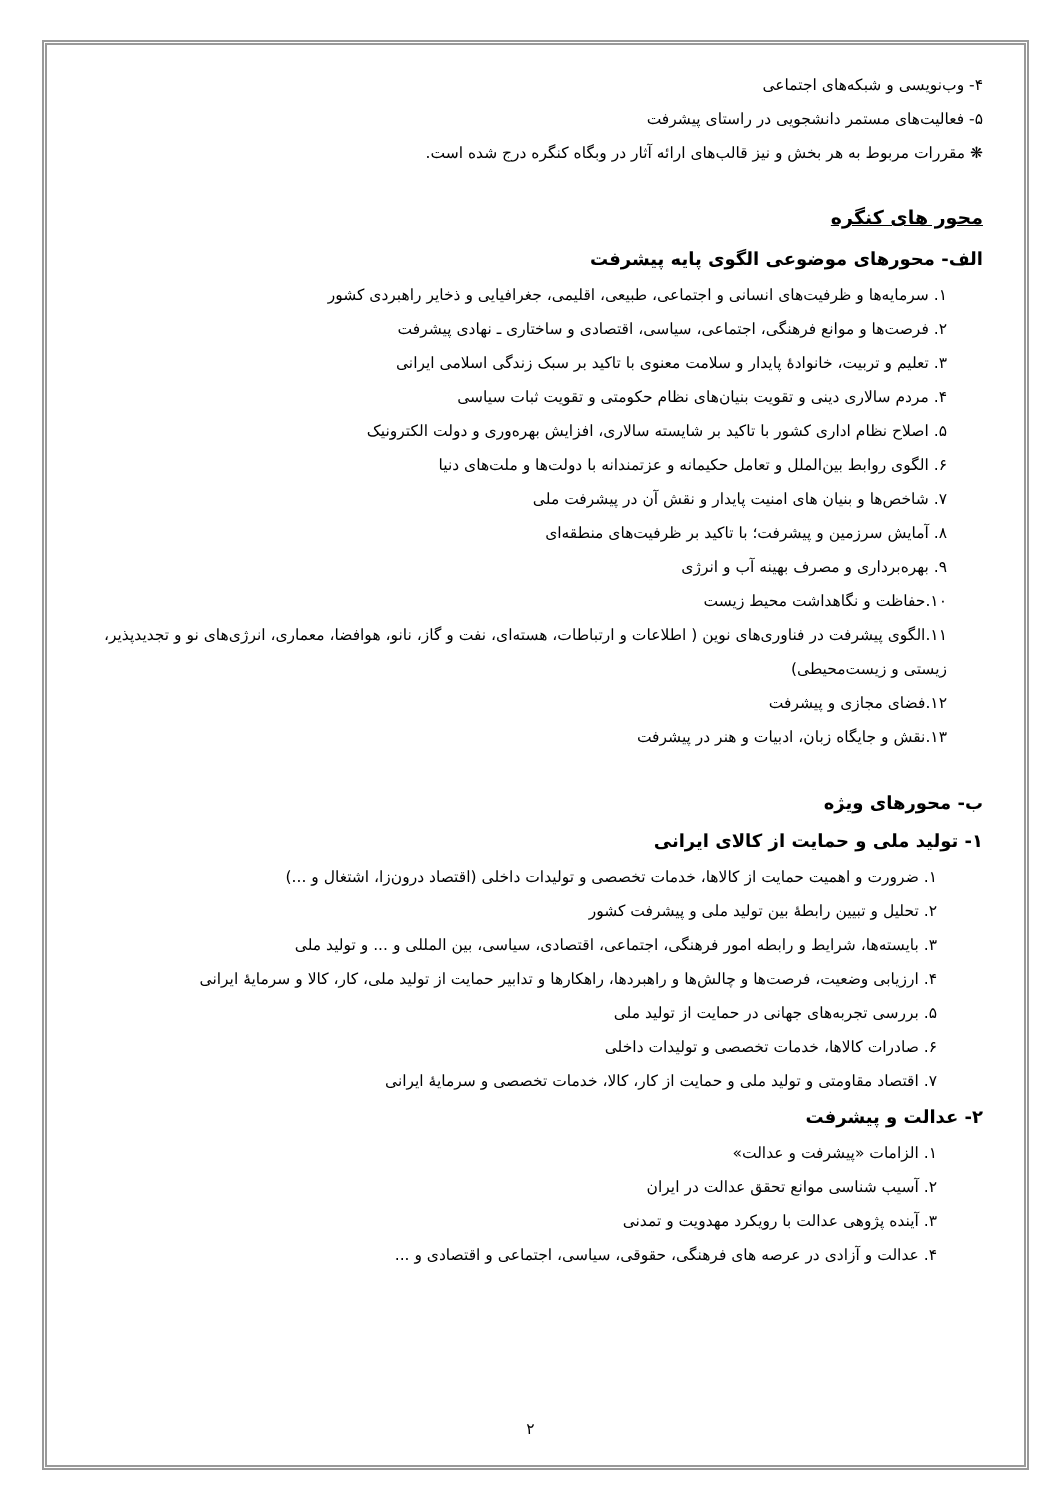۴- وب‌نویسی و شبکه‌های اجتماعی
۵- فعالیت‌های مستمر دانشجویی در راستای پیشرفت
❋ مقررات مربوط به هر بخش و نیز قالب‌های ارائه آثار در وبگاه کنگره درج شده است.
محور های کنگره
الف- محورهای موضوعی الگوی پایه پیشرفت
۱. سرمایه‌ها و ظرفیت‌های انسانی و اجتماعی، طبیعی، اقلیمی، جغرافیایی و ذخایر راهبردی کشور
۲. فرصت‌ها و موانع فرهنگی، اجتماعی، سیاسی، اقتصادی و ساختاری ـ نهادی پیشرفت
۳. تعلیم و تربیت، خانوادهٔ پایدار و سلامت معنوی با تاکید بر سبک زندگی اسلامی ایرانی
۴. مردم سالاری دینی و تقویت بنیان‌های نظام حکومتی و تقویت ثبات سیاسی
۵. اصلاح نظام اداری کشور با تاکید بر شایسته سالاری، افزایش بهره‌وری و دولت الکترونیک
۶. الگوی روابط بین‌الملل و تعامل حکیمانه و عزتمندانه با دولت‌ها و ملت‌های دنیا
۷. شاخص‌ها و بنیان های امنیت پایدار و نقش آن در پیشرفت ملی
۸. آمایش سرزمین و پیشرفت؛ با تاکید بر ظرفیت‌های منطقه‌ای
۹. بهره‌برداری و مصرف بهینه آب و انرژی
۱۰.حفاظت و نگاهداشت محیط زیست
۱۱.الگوی پیشرفت در فناوری‌های نوین ( اطلاعات و ارتباطات، هسته‌ای، نفت و گاز، نانو، هوافضا، معماری، انرژی‌های نو و تجدیدپذیر، زیستی و زیست‌محیطی)
۱۲.فضای مجازی و پیشرفت
۱۳.نقش و جایگاه زبان، ادبیات و هنر در پیشرفت
ب- محورهای ویژه
۱- تولید ملی و حمایت از کالای ایرانی
۱. ضرورت و اهمیت حمایت از کالاها، خدمات تخصصی و تولیدات داخلی (اقتصاد درون‌زا، اشتغال و ...)
۲. تحلیل و تبیین رابطهٔ بین تولید ملی و پیشرفت کشور
۳. بایسته‌ها، شرایط و رابطه امور فرهنگی، اجتماعی، اقتصادی، سیاسی، بین المللی و ... و تولید ملی
۴. ارزیابی وضعیت، فرصت‌ها و چالش‌ها و راهبردها، راهکارها و تدابیر حمایت از تولید ملی، کار، کالا و سرمایهٔ ایرانی
۵. بررسی تجربه‌های جهانی در حمایت از تولید ملی
۶. صادرات کالاها، خدمات تخصصی و تولیدات داخلی
۷. اقتصاد مقاومتی و تولید ملی و حمایت از کار، کالا، خدمات تخصصی و سرمایهٔ ایرانی
۲- عدالت و پیشرفت
۱. الزامات «پیشرفت و عدالت»
۲. آسیب شناسی موانع تحقق عدالت در ایران
۳. آینده پژوهی عدالت با رویکرد مهدویت و تمدنی
۴. عدالت و آزادی در عرصه های فرهنگی، حقوقی، سیاسی، اجتماعی و اقتصادی و ...
۲